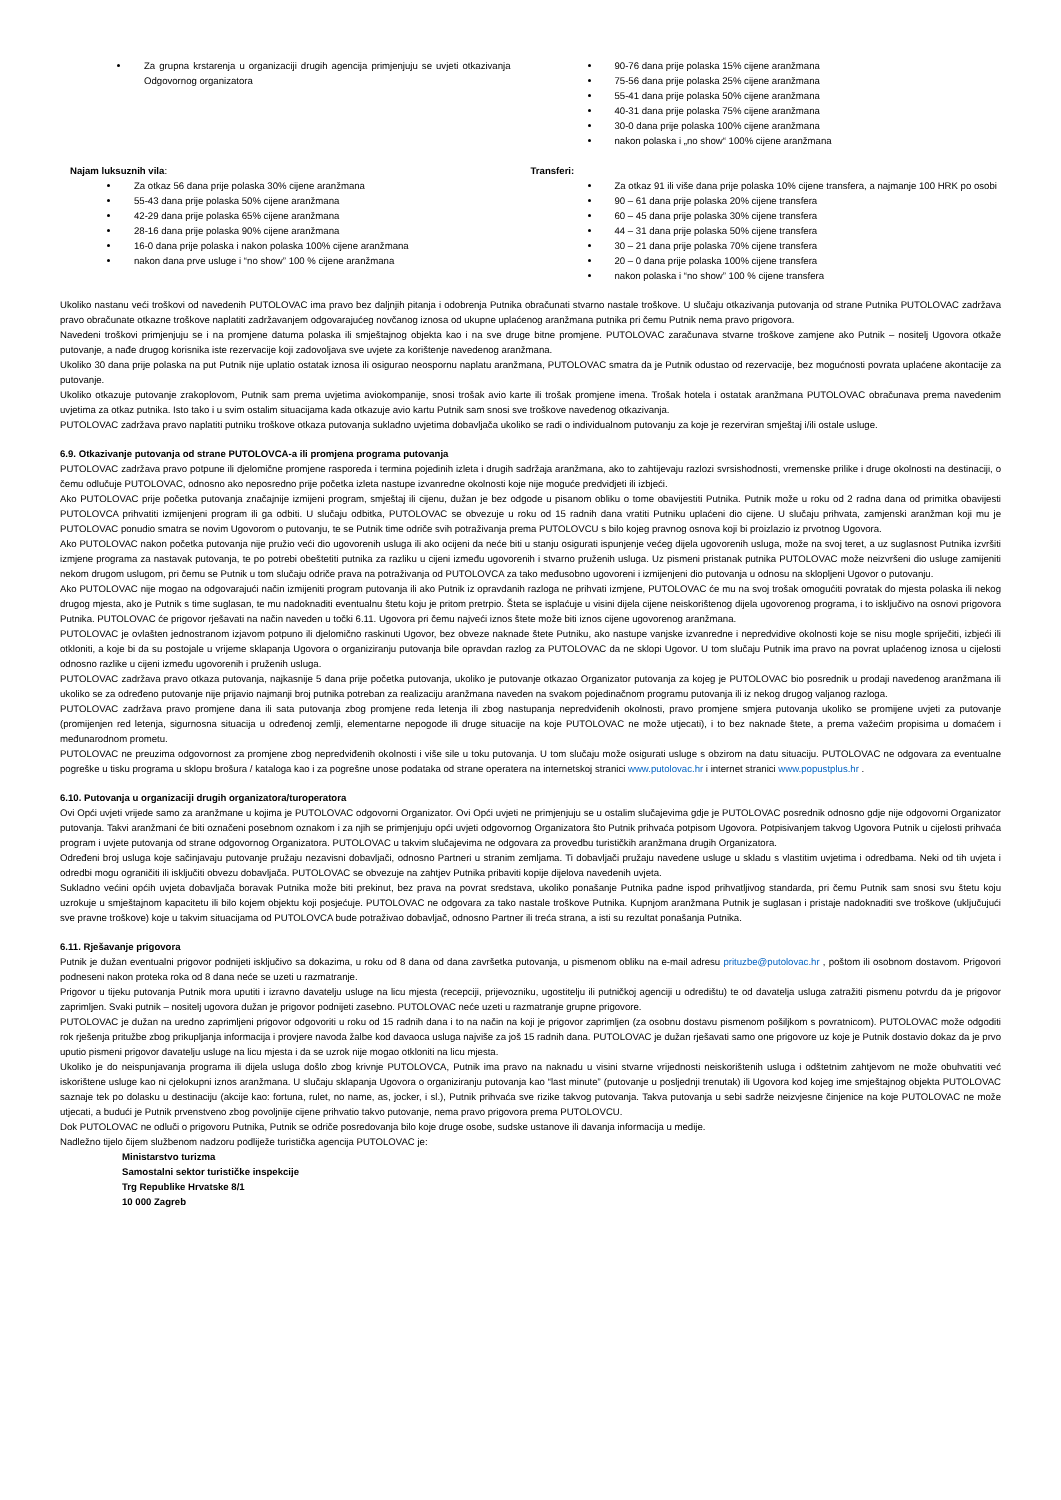Za grupna krstarenja u organizaciji drugih agencija primjenjuju se uvjeti otkazivanja Odgovornog organizatora
90-76 dana prije polaska 15% cijene aranžmana
75-56 dana prije polaska 25% cijene aranžmana
55-41 dana prije polaska 50% cijene aranžmana
40-31 dana prije polaska 75% cijene aranžmana
30-0 dana prije polaska 100% cijene aranžmana
nakon polaska i „no show“ 100% cijene aranžmana
Najam luksuznih vila:
Za otkaz 56 dana prije polaska 30% cijene aranžmana
55-43 dana prije polaska 50% cijene aranžmana
42-29 dana prije polaska 65% cijene aranžmana
28-16 dana prije polaska 90% cijene aranžmana
16-0 dana prije polaska i nakon polaska 100% cijene aranžmana
nakon dana prve usluge i “no show” 100 % cijene aranžmana
Transferi:
Za otkaz 91 ili više dana prije polaska 10% cijene transfera, a najmanje 100 HRK po osobi
90 – 61 dana prije polaska 20% cijene transfera
60 – 45 dana prije polaska 30% cijene transfera
44 – 31 dana prije polaska 50% cijene transfera
30 – 21 dana prije polaska 70% cijene transfera
20 – 0 dana prije polaska 100% cijene transfera
nakon polaska i “no show” 100 % cijene transfera
Ukoliko nastanu veći troškovi od navedenih PUTOLOVAC ima pravo bez daljnjih pitanja i odobrenja Putnika obračunati stvarno nastale troškove. U slučaju otkazivanja putovanja od strane Putnika PUTOLOVAC zadržava pravo obračunate otkazne troškove naplatiti zadržavanjem odgovarajućeg novčanog iznosa od ukupne uplaćenog aranžmana putnika pri čemu Putnik nema pravo prigovora.
Navedeni troškovi primjenjuju se i na promjene datuma polaska ili smještajnog objekta kao i na sve druge bitne promjene. PUTOLOVAC zaračunava stvarne troškove zamjene ako Putnik – nositelj Ugovora otkaže putovanje, a nađe drugog korisnika iste rezervacije koji zadovoljava sve uvjete za korištenje navedenog aranžmana.
Ukoliko 30 dana prije polaska na put Putnik nije uplatio ostatak iznosa ili osigurao neospornu naplatu aranžmana, PUTOLOVAC smatra da je Putnik odustao od rezervacije, bez mogućnosti povrata uplaćene akontacije za putovanje.
Ukoliko otkazuje putovanje zrakoplovom, Putnik sam prema uvjetima aviokompanije, snosi trošak avio karte ili trošak promjene imena. Trošak hotela i ostatak aranžmana PUTOLOVAC obračunava prema navedenim uvjetima za otkaz putnika. Isto tako i u svim ostalim situacijama kada otkazuje avio kartu Putnik sam snosi sve troškove navedenog otkazivanja.
PUTOLOVAC zadržava pravo naplatiti putniku troškove otkaza putovanja sukladno uvjetima dobavljača ukoliko se radi o individualnom putovanju za koje je rezerviran smještaj i/ili ostale usluge.
6.9. Otkazivanje putovanja od strane PUTOLOVCA-a ili promjena programa putovanja
PUTOLOVAC zadržava pravo potpune ili djelomične promjene rasporeda i termina pojedinih izleta i drugih sadržaja aranžmana, ako to zahtijevaju razlozi svrsishodnosti, vremenske prilike i druge okolnosti na destinaciji, o čemu odlučuje PUTOLOVAC, odnosno ako neposredno prije početka izleta nastupe izvanredne okolnosti koje nije moguće predvidjeti ili izbjeći.
Ako PUTOLOVAC prije početka putovanja značajnije izmijeni program, smještaj ili cijenu, dužan je bez odgode u pisanom obliku o tome obavijestiti Putnika. Putnik može u roku od 2 radna dana od primitka obavijesti PUTOLOVCA prihvatiti izmijenjeni program ili ga odbiti. U slučaju odbitka, PUTOLOVAC se obvezuje u roku od 15 radnih dana vratiti Putniku uplaćeni dio cijene. U slučaju prihvata, zamjenski aranžman koji mu je PUTOLOVAC ponudio smatra se novim Ugovorom o putovanju, te se Putnik time odriče svih potraživanja prema PUTOLOVCU s bilo kojeg pravnog osnova koji bi proizlazio iz prvotnog Ugovora.
Ako PUTOLOVAC nakon početka putovanja nije pružio veći dio ugovorenih usluga ili ako ocijeni da neće biti u stanju osigurati ispunjenje većeg dijela ugovorenih usluga, može na svoj teret, a uz suglasnost Putnika izvršiti izmjene programa za nastavak putovanja, te po potrebi obeštetiti putnika za razliku u cijeni između ugovorenih i stvarno pruženih usluga. Uz pismeni pristanak putnika PUTOLOVAC može neizvršeni dio usluge zamijeniti nekom drugom uslugom, pri čemu se Putnik u tom slučaju odriče prava na potraživanja od PUTOLOVCA za tako međusobno ugovoreni i izmijenjeni dio putovanja u odnosu na sklopljeni Ugovor o putovanju.
Ako PUTOLOVAC nije mogao na odgovarajući način izmijeniti program putovanja ili ako Putnik iz opravdanih razloga ne prihvati izmjene, PUTOLOVAC će mu na svoj trošak omogućiti povratak do mjesta polaska ili nekog drugog mjesta, ako je Putnik s time suglasan, te mu nadoknaditi eventualnu štetu koju je pritom pretrpio. Šteta se isplaćuje u visini dijela cijene neiskorištenog dijela ugovorenog programa, i to isključivo na osnovi prigovora Putnika. PUTOLOVAC će prigovor rješavati na način naveden u točki 6.11. Ugovora pri čemu najveći iznos štete može biti iznos cijene ugovorenog aranžmana.
PUTOLOVAC je ovlašten jednostranom izjavom potpuno ili djelomično raskinuti Ugovor, bez obveze naknade štete Putniku, ako nastupe vanjske izvanredne i nepredvidive okolnosti koje se nisu mogle spriječiti, izbjeći ili otkloniti, a koje bi da su postojale u vrijeme sklapanja Ugovora o organiziranju putovanja bile opravdan razlog za PUTOLOVAC da ne sklopi Ugovor. U tom slučaju Putnik ima pravo na povrat uplaćenog iznosa u cijelosti odnosno razlike u cijeni između ugovorenih i pruženih usluga.
PUTOLOVAC zadržava pravo otkaza putovanja, najkasnije 5 dana prije početka putovanja, ukoliko je putovanje otkazao Organizator putovanja za kojeg je PUTOLOVAC bio posrednik u prodaji navedenog aranžmana ili ukoliko se za određeno putovanje nije prijavio najmanji broj putnika potreban za realizaciju aranžmana naveden na svakom pojedinačnom programu putovanja ili iz nekog drugog valjanog razloga.
PUTOLOVAC zadržava pravo promjene dana ili sata putovanja zbog promjene reda letenja ili zbog nastupanja nepredviđenih okolnosti, pravo promjene smjera putovanja ukoliko se promijene uvjeti za putovanje (promijenjen red letenja, sigurnosna situacija u određenoj zemlji, elementarne nepogode ili druge situacije na koje PUTOLOVAC ne može utjecati), i to bez naknade štete, a prema važećim propisima u domaćem i međunarodnom prometu.
PUTOLOVAC ne preuzima odgovornost za promjene zbog nepredviđenih okolnosti i više sile u toku putovanja. U tom slučaju može osigurati usluge s obzirom na datu situaciju. PUTOLOVAC ne odgovara za eventualne pogreške u tisku programa u sklopu brošura / kataloga kao i za pogrešne unose podataka od strane operatera na internetskoj stranici www.putolovac.hr i internet stranici www.popustplus.hr .
6.10. Putovanja u organizaciji drugih organizatora/turoperatora
Ovi Opći uvjeti vrijede samo za aranžmane u kojima je PUTOLOVAC odgovorni Organizator. Ovi Opći uvjeti ne primjenjuju se u ostalim slučajevima gdje je PUTOLOVAC posrednik odnosno gdje nije odgovorni Organizator putovanja. Takvi aranžmani će biti označeni posebnom oznakom i za njih se primjenjuju opći uvjeti odgovornog Organizatora što Putnik prihvaća potpisom Ugovora. Potpisivanjem takvog Ugovora Putnik u cijelosti prihvaća program i uvjete putovanja od strane odgovornog Organizatora. PUTOLOVAC u takvim slučajevima ne odgovara za provedbu turističkih aranžmana drugih Organizatora.
Određeni broj usluga koje sačinjavaju putovanje pružaju nezavisni dobavljači, odnosno Partneri u stranim zemljama. Ti dobavljači pružaju navedene usluge u skladu s vlastitim uvjetima i odredbama. Neki od tih uvjeta i odredbi mogu ograničiti ili isključiti obvezu dobavljača. PUTOLOVAC se obvezuje na zahtjev Putnika pribaviti kopije dijelova navedenih uvjeta.
Sukladno većini općih uvjeta dobavljača boravak Putnika može biti prekinut, bez prava na povrat sredstava, ukoliko ponašanje Putnika padne ispod prihvatljivog standarda, pri čemu Putnik sam snosi svu štetu koju uzrokuje u smještajnom kapacitetu ili bilo kojem objektu koji posjećuje. PUTOLOVAC ne odgovara za tako nastale troškove Putnika. Kupnjom aranžmana Putnik je suglasan i pristaje nadoknaditi sve troškove (uključujući sve pravne troškove) koje u takvim situacijama od PUTOLOVCA bude potraživao dobavljač, odnosno Partner ili treća strana, a isti su rezultat ponašanja Putnika.
6.11. Rješavanje prigovora
Putnik je dužan eventualni prigovor podnijeti isključivo sa dokazima, u roku od 8 dana od dana završetka putovanja, u pismenom obliku na e-mail adresu prituzbe@putolovac.hr , poštom ili osobnom dostavom. Prigovori podneseni nakon proteka roka od 8 dana neće se uzeti u razmatranje.
Prigovor u tijeku putovanja Putnik mora uputiti i izravno davatelju usluge na licu mjesta (recepciji, prijevozniku, ugostitelju ili putničkoj agenciji u odredištu) te od davatelja usluga zatražiti pismenu potvrdu da je prigovor zaprimljen. Svaki putnik – nositelj ugovora dužan je prigovor podnijeti zasebno. PUTOLOVAC neće uzeti u razmatranje grupne prigovore.
PUTOLOVAC je dužan na uredno zaprimljeni prigovor odgovoriti u roku od 15 radnih dana i to na način na koji je prigovor zaprimljen (za osobnu dostavu pismenom pošiljkom s povratnicom). PUTOLOVAC može odgoditi rok rješenja pritužbe zbog prikupljanja informacija i provjere navoda žalbe kod davaoca usluga najviše za još 15 radnih dana. PUTOLOVAC je dužan rješavati samo one prigovore uz koje je Putnik dostavio dokaz da je prvo uputio pismeni prigovor davatelju usluge na licu mjesta i da se uzrok nije mogao otkloniti na licu mjesta.
Ukoliko je do neispunjavanja programa ili dijela usluga došlo zbog krivnje PUTOLOVCA, Putnik ima pravo na naknadu u visini stvarne vrijednosti neiskorištenih usluga i odštetnim zahtjevom ne može obuhvatiti već iskorištene usluge kao ni cjelokupni iznos aranžmana. U slučaju sklapanja Ugovora o organiziranju putovanja kao “last minute” (putovanje u posljednji trenutak) ili Ugovora kod kojeg ime smještajnog objekta PUTOLOVAC saznaje tek po dolasku u destinaciju (akcije kao: fortuna, rulet, no name, as, jocker, i sl.), Putnik prihvaća sve rizike takvog putovanja. Takva putovanja u sebi sadrže neizvjesne činjenice na koje PUTOLOVAC ne može utjecati, a budući je Putnik prvenstveno zbog povoljnije cijene prihvatio takvo putovanje, nema pravo prigovora prema PUTOLOVCU.
Dok PUTOLOVAC ne odluči o prigovoru Putnika, Putnik se odriče posredovanja bilo koje druge osobe, sudske ustanove ili davanja informacija u medije.
Nadležno tijelo čijem službenom nadzoru podliježe turistička agencija PUTOLOVAC je:
Ministarstvo turizma
Samostalni sektor turističke inspekcije
Trg Republike Hrvatske 8/1
10 000 Zagreb